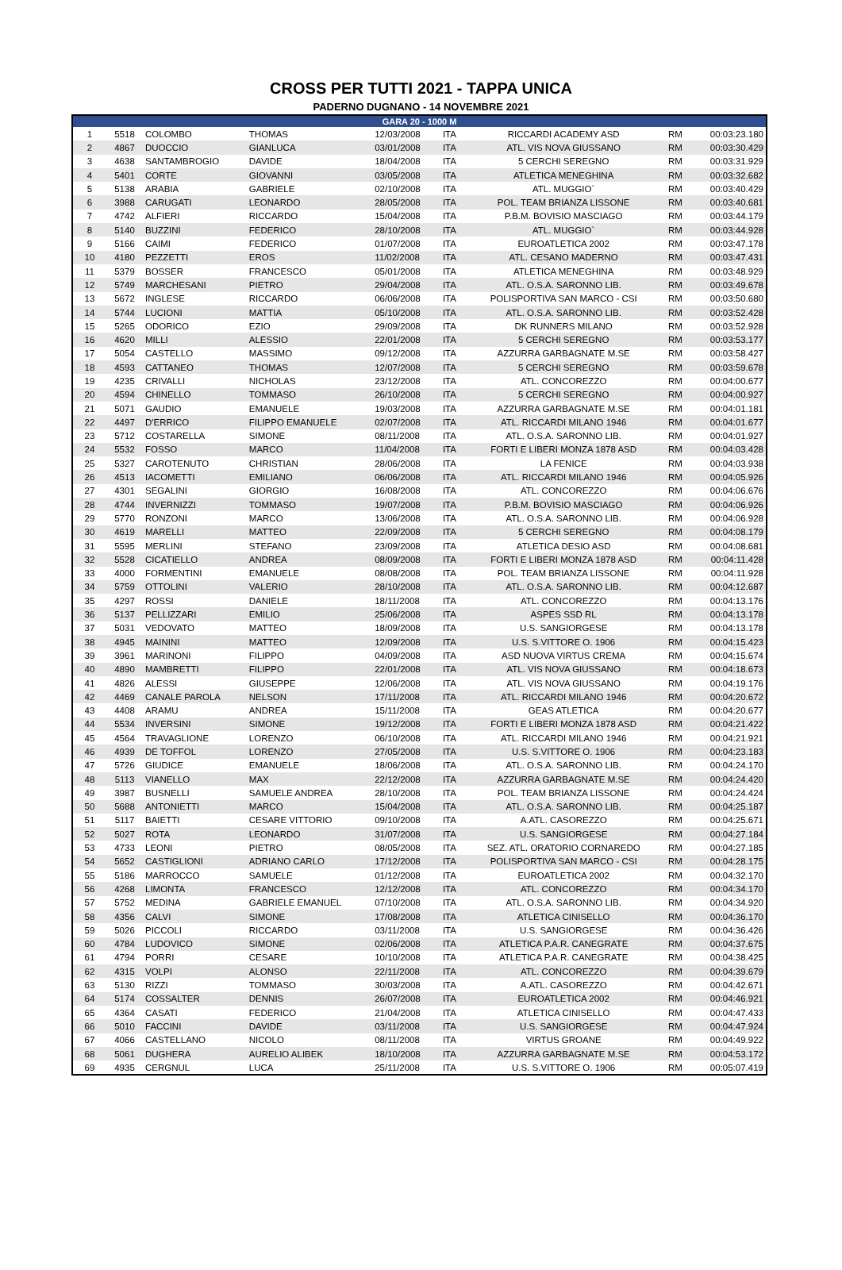CROSS PER TUTTI 2021 - TAPPA UNICA
PADERNO DUGNANO - 14 NOVEMBRE 2021
| GARA 20 - 1000 M | | | | | | | | |
| --- | --- | --- | --- | --- | --- | --- | --- | --- |
| 1 | 5518 | COLOMBO | THOMAS | 12/03/2008 | ITA | RICCARDI ACADEMY ASD | RM | 00:03:23.180 |
| 2 | 4867 | DUOCCIO | GIANLUCA | 03/01/2008 | ITA | ATL. VIS NOVA GIUSSANO | RM | 00:03:30.429 |
| 3 | 4638 | SANTAMBROGIO | DAVIDE | 18/04/2008 | ITA | 5 CERCHI SEREGNO | RM | 00:03:31.929 |
| 4 | 5401 | CORTE | GIOVANNI | 03/05/2008 | ITA | ATLETICA MENEGHINA | RM | 00:03:32.682 |
| 5 | 5138 | ARABIA | GABRIELE | 02/10/2008 | ITA | ATL. MUGGIO` | RM | 00:03:40.429 |
| 6 | 3988 | CARUGATI | LEONARDO | 28/05/2008 | ITA | POL. TEAM BRIANZA LISSONE | RM | 00:03:40.681 |
| 7 | 4742 | ALFIERI | RICCARDO | 15/04/2008 | ITA | P.B.M. BOVISIO MASCIAGO | RM | 00:03:44.179 |
| 8 | 5140 | BUZZINI | FEDERICO | 28/10/2008 | ITA | ATL. MUGGIO` | RM | 00:03:44.928 |
| 9 | 5166 | CAIMI | FEDERICO | 01/07/2008 | ITA | EUROATLETICA 2002 | RM | 00:03:47.178 |
| 10 | 4180 | PEZZETTI | EROS | 11/02/2008 | ITA | ATL. CESANO MADERNO | RM | 00:03:47.431 |
| 11 | 5379 | BOSSER | FRANCESCO | 05/01/2008 | ITA | ATLETICA MENEGHINA | RM | 00:03:48.929 |
| 12 | 5749 | MARCHESANI | PIETRO | 29/04/2008 | ITA | ATL. O.S.A. SARONNO LIB. | RM | 00:03:49.678 |
| 13 | 5672 | INGLESE | RICCARDO | 06/06/2008 | ITA | POLISPORTIVA SAN MARCO - CSI | RM | 00:03:50.680 |
| 14 | 5744 | LUCIONI | MATTIA | 05/10/2008 | ITA | ATL. O.S.A. SARONNO LIB. | RM | 00:03:52.428 |
| 15 | 5265 | ODORICO | EZIO | 29/09/2008 | ITA | DK RUNNERS MILANO | RM | 00:03:52.928 |
| 16 | 4620 | MILLI | ALESSIO | 22/01/2008 | ITA | 5 CERCHI SEREGNO | RM | 00:03:53.177 |
| 17 | 5054 | CASTELLO | MASSIMO | 09/12/2008 | ITA | AZZURRA GARBAGNATE M.SE | RM | 00:03:58.427 |
| 18 | 4593 | CATTANEO | THOMAS | 12/07/2008 | ITA | 5 CERCHI SEREGNO | RM | 00:03:59.678 |
| 19 | 4235 | CRIVALLI | NICHOLAS | 23/12/2008 | ITA | ATL. CONCOREZZO | RM | 00:04:00.677 |
| 20 | 4594 | CHINELLO | TOMMASO | 26/10/2008 | ITA | 5 CERCHI SEREGNO | RM | 00:04:00.927 |
| 21 | 5071 | GAUDIO | EMANUELE | 19/03/2008 | ITA | AZZURRA GARBAGNATE M.SE | RM | 00:04:01.181 |
| 22 | 4497 | D'ERRICO | FILIPPO EMANUELE | 02/07/2008 | ITA | ATL. RICCARDI MILANO 1946 | RM | 00:04:01.677 |
| 23 | 5712 | COSTARELLA | SIMONE | 08/11/2008 | ITA | ATL. O.S.A. SARONNO LIB. | RM | 00:04:01.927 |
| 24 | 5532 | FOSSO | MARCO | 11/04/2008 | ITA | FORTI E LIBERI MONZA 1878 ASD | RM | 00:04:03.428 |
| 25 | 5327 | CAROTENUTO | CHRISTIAN | 28/06/2008 | ITA | LA FENICE | RM | 00:04:03.938 |
| 26 | 4513 | IACOMETTI | EMILIANO | 06/06/2008 | ITA | ATL. RICCARDI MILANO 1946 | RM | 00:04:05.926 |
| 27 | 4301 | SEGALINI | GIORGIO | 16/08/2008 | ITA | ATL. CONCOREZZO | RM | 00:04:06.676 |
| 28 | 4744 | INVERNIZZI | TOMMASO | 19/07/2008 | ITA | P.B.M. BOVISIO MASCIAGO | RM | 00:04:06.926 |
| 29 | 5770 | RONZONI | MARCO | 13/06/2008 | ITA | ATL. O.S.A. SARONNO LIB. | RM | 00:04:06.928 |
| 30 | 4619 | MARELLI | MATTEO | 22/09/2008 | ITA | 5 CERCHI SEREGNO | RM | 00:04:08.179 |
| 31 | 5595 | MERLINI | STEFANO | 23/09/2008 | ITA | ATLETICA DESIO ASD | RM | 00:04:08.681 |
| 32 | 5528 | CICATIELLO | ANDREA | 08/09/2008 | ITA | FORTI E LIBERI MONZA 1878 ASD | RM | 00:04:11.428 |
| 33 | 4000 | FORMENTINI | EMANUELE | 08/08/2008 | ITA | POL. TEAM BRIANZA LISSONE | RM | 00:04:11.928 |
| 34 | 5759 | OTTOLINI | VALERIO | 28/10/2008 | ITA | ATL. O.S.A. SARONNO LIB. | RM | 00:04:12.687 |
| 35 | 4297 | ROSSI | DANIELE | 18/11/2008 | ITA | ATL. CONCOREZZO | RM | 00:04:13.176 |
| 36 | 5137 | PELLIZZARI | EMILIO | 25/06/2008 | ITA | ASPES SSD RL | RM | 00:04:13.178 |
| 37 | 5031 | VEDOVATO | MATTEO | 18/09/2008 | ITA | U.S. SANGIORGESE | RM | 00:04:13.178 |
| 38 | 4945 | MAININI | MATTEO | 12/09/2008 | ITA | U.S. S.VITTORE O. 1906 | RM | 00:04:15.423 |
| 39 | 3961 | MARINONI | FILIPPO | 04/09/2008 | ITA | ASD NUOVA VIRTUS CREMA | RM | 00:04:15.674 |
| 40 | 4890 | MAMBRETTI | FILIPPO | 22/01/2008 | ITA | ATL. VIS NOVA GIUSSANO | RM | 00:04:18.673 |
| 41 | 4826 | ALESSI | GIUSEPPE | 12/06/2008 | ITA | ATL. VIS NOVA GIUSSANO | RM | 00:04:19.176 |
| 42 | 4469 | CANALE PAROLA | NELSON | 17/11/2008 | ITA | ATL. RICCARDI MILANO 1946 | RM | 00:04:20.672 |
| 43 | 4408 | ARAMU | ANDREA | 15/11/2008 | ITA | GEAS ATLETICA | RM | 00:04:20.677 |
| 44 | 5534 | INVERSINI | SIMONE | 19/12/2008 | ITA | FORTI E LIBERI MONZA 1878 ASD | RM | 00:04:21.422 |
| 45 | 4564 | TRAVAGLIONE | LORENZO | 06/10/2008 | ITA | ATL. RICCARDI MILANO 1946 | RM | 00:04:21.921 |
| 46 | 4939 | DE TOFFOL | LORENZO | 27/05/2008 | ITA | U.S. S.VITTORE O. 1906 | RM | 00:04:23.183 |
| 47 | 5726 | GIUDICE | EMANUELE | 18/06/2008 | ITA | ATL. O.S.A. SARONNO LIB. | RM | 00:04:24.170 |
| 48 | 5113 | VIANELLO | MAX | 22/12/2008 | ITA | AZZURRA GARBAGNATE M.SE | RM | 00:04:24.420 |
| 49 | 3987 | BUSNELLI | SAMUELE ANDREA | 28/10/2008 | ITA | POL. TEAM BRIANZA LISSONE | RM | 00:04:24.424 |
| 50 | 5688 | ANTONIETTI | MARCO | 15/04/2008 | ITA | ATL. O.S.A. SARONNO LIB. | RM | 00:04:25.187 |
| 51 | 5117 | BAIETTI | CESARE VITTORIO | 09/10/2008 | ITA | A.ATL. CASOREZZO | RM | 00:04:25.671 |
| 52 | 5027 | ROTA | LEONARDO | 31/07/2008 | ITA | U.S. SANGIORGESE | RM | 00:04:27.184 |
| 53 | 4733 | LEONI | PIETRO | 08/05/2008 | ITA | SEZ. ATL. ORATORIO CORNAREDO | RM | 00:04:27.185 |
| 54 | 5652 | CASTIGLIONI | ADRIANO CARLO | 17/12/2008 | ITA | POLISPORTIVA SAN MARCO - CSI | RM | 00:04:28.175 |
| 55 | 5186 | MARROCCO | SAMUELE | 01/12/2008 | ITA | EUROATLETICA 2002 | RM | 00:04:32.170 |
| 56 | 4268 | LIMONTA | FRANCESCO | 12/12/2008 | ITA | ATL. CONCOREZZO | RM | 00:04:34.170 |
| 57 | 5752 | MEDINA | GABRIELE EMANUEL | 07/10/2008 | ITA | ATL. O.S.A. SARONNO LIB. | RM | 00:04:34.920 |
| 58 | 4356 | CALVI | SIMONE | 17/08/2008 | ITA | ATLETICA CINISELLO | RM | 00:04:36.170 |
| 59 | 5026 | PICCOLI | RICCARDO | 03/11/2008 | ITA | U.S. SANGIORGESE | RM | 00:04:36.426 |
| 60 | 4784 | LUDOVICO | SIMONE | 02/06/2008 | ITA | ATLETICA P.A.R. CANEGRATE | RM | 00:04:37.675 |
| 61 | 4794 | PORRI | CESARE | 10/10/2008 | ITA | ATLETICA P.A.R. CANEGRATE | RM | 00:04:38.425 |
| 62 | 4315 | VOLPI | ALONSO | 22/11/2008 | ITA | ATL. CONCOREZZO | RM | 00:04:39.679 |
| 63 | 5130 | RIZZI | TOMMASO | 30/03/2008 | ITA | A.ATL. CASOREZZO | RM | 00:04:42.671 |
| 64 | 5174 | COSSALTER | DENNIS | 26/07/2008 | ITA | EUROATLETICA 2002 | RM | 00:04:46.921 |
| 65 | 4364 | CASATI | FEDERICO | 21/04/2008 | ITA | ATLETICA CINISELLO | RM | 00:04:47.433 |
| 66 | 5010 | FACCINI | DAVIDE | 03/11/2008 | ITA | U.S. SANGIORGESE | RM | 00:04:47.924 |
| 67 | 4066 | CASTELLANO | NICOLO | 08/11/2008 | ITA | VIRTUS GROANE | RM | 00:04:49.922 |
| 68 | 5061 | DUGHERA | AURELIO ALIBEK | 18/10/2008 | ITA | AZZURRA GARBAGNATE M.SE | RM | 00:04:53.172 |
| 69 | 4935 | CERGNUL | LUCA | 25/11/2008 | ITA | U.S. S.VITTORE O. 1906 | RM | 00:05:07.419 |